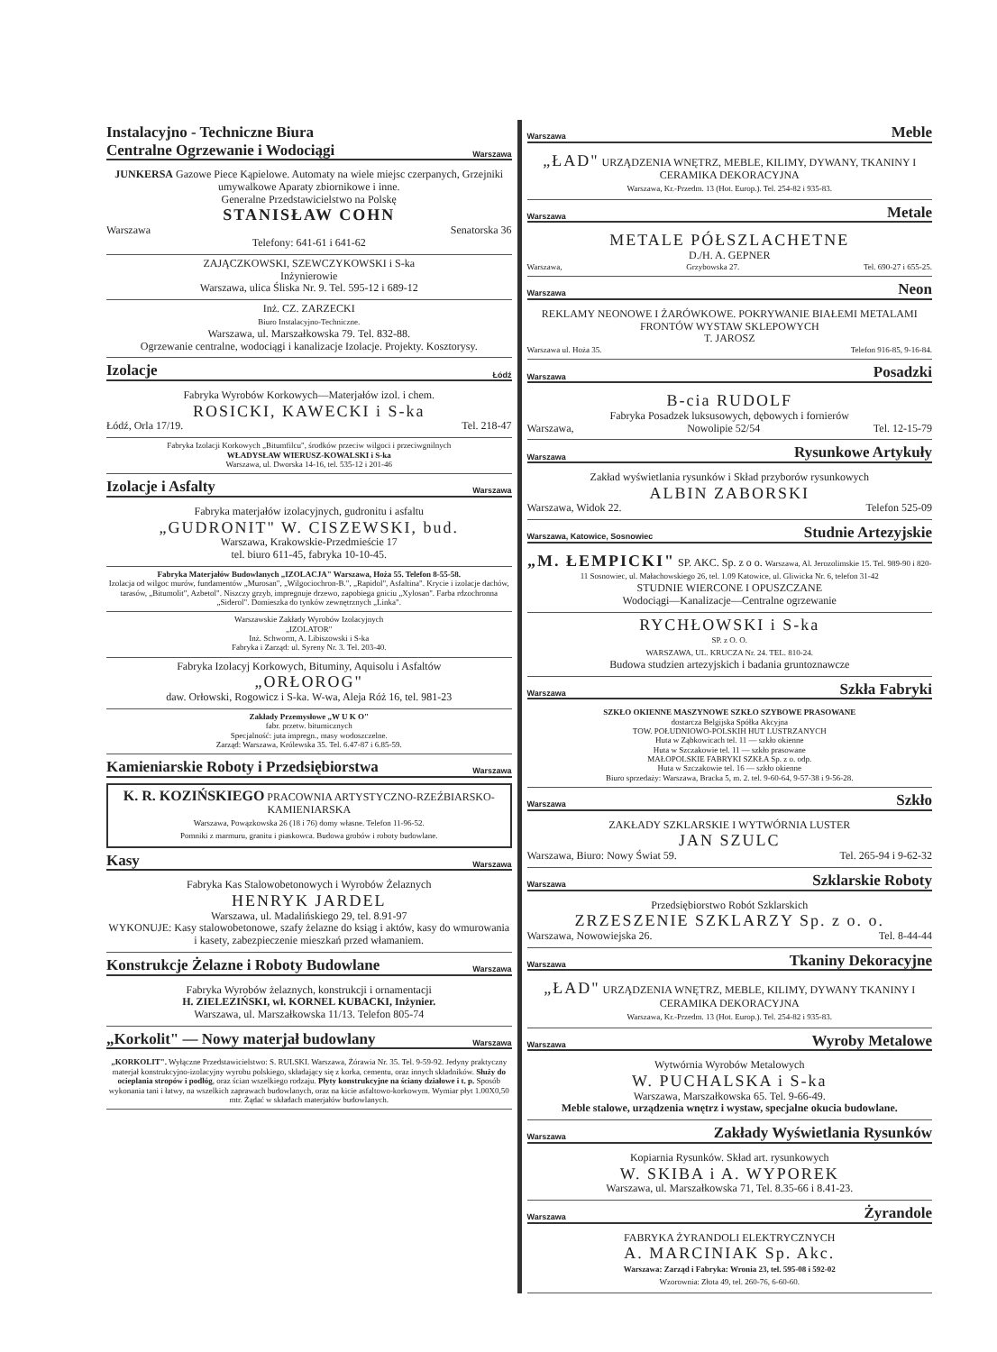Instalacyjno - Techniczne Biura
Centralne Ogrzewanie i Wodociągi Warszawa
JUNKERSA Gazowe Piece Kąpielowe. Automaty na wiele miejsc czerpanych, Grzejniki umywalkowe Aparaty zbiornikowe i inne.
Generalne Przedstawicielstwo na Polskę
STANISŁAW COHN
Warszawa Senatorska 36
Telefony: 641-61 i 641-62
ZAJĄCZKOWSKI, SZEWCZYKOWSKI i S-ka
Inżynierowie
Warszawa, ulica Śliska Nr. 9. Tel. 595-12 i 689-12
Inż. CZ. ZARZECKI
Biuro Instalacyjno-Techniczne.
Warszawa, ul. Marszałkowska 79. Tel. 832-88.
Ogrzewanie centralne, wodociągi i kanalizacje Izolacje. Projekty. Kosztorysy.
Izolacje Łódź
Fabryka Wyrobów Korkowych—Materjałów izol. i chem.
ROSICKI, KAWECKI i S-ka
Łódź, Orla 17/19. Tel. 218-47
Fabryka Izolacji Korkowych „Bitumfilcu", środków przeciw wilgoci i przeciwgnilnych
WŁADYSŁAW WIERUSZ-KOWALSKI i S-ka
Warszawa, ul. Dworska 14-16, tel. 535-12 i 201-46
Izolacje i Asfalty Warszawa
Fabryka materjałów izolacyjnych, gudronitu i asfaltu
„GUDRONIT" W. CISZEWSKI, bud.
Warszawa, Krakowskie-Przedmieście 17
tel. biuro 611-45, fabryka 10-10-45.
Fabryka Materjałów Budowlanych „IZOLACJA" Warszawa, Hoża 55. Telefon 8-55-58.
Izolacja od wilgoc murów, fundamentów „Murosan", „Wilgociochron-B.", „Rapidol", Asfaltina". Krycie i izolacje dachów, tarasów, „Bitumolit", Azbetol". Niszczy grzyb, impregnuje drzewo, zapobiega gniciu „Xylosan". Farba rdzochronna „Siderol". Domieszka do tynków zewnętrznych „Linka".
Warszawskie Zakłady Wyrobów Izolacyjnych
„IZOLATOR"
Inż. Schworm, A. Libiszowski i S-ka
Fabryka i Zarząd: ul. Syreny Nr. 3. Tel. 203-40.
Fabryka Izolacyj Korkowych, Bituminy, Aquisolu i Asfaltów
„ORŁOROG"
daw. Orłowski, Rogowicz i S-ka. W-wa, Aleja Róż 16, tel. 981-23
Zakłady Przemysłowe „W U K O"
fabr. przetw. bitumicznych
Specjalność: juta impregn., masy wodoszczelne.
Zarząd: Warszawa, Królewska 35. Tel. 6.47-87 i 6.85-59.
Kamieniarskie Roboty i Przedsiębiorstwa Warszawa
K. R. KOZIŃSKIEGO PRACOWNIA ARTYSTYCZNO-RZEŹBIARSKO-KAMIENIARSKA
Warszawa, Powązkowska 26 (18 i 76) domy własne. Telefon 11-96-52.
Pomniki z marmuru, granitu i piaskowca. Budowa grobów i roboty budowlane.
Kasy Warszawa
Fabryka Kas Stalowobetonowych i Wyrobów Żelaznych
HENRYK JARDEL
Warszawa, ul. Madalińskiego 29, tel. 8.91-97
WYKONUJE: Kasy stalowobetonowe, szafy żelazne do ksiąg i aktów, kasy do wmurowania i kasety, zabezpieczenie mieszkań przed włamaniem.
Konstrukcje Żelazne i Roboty Budowlane Warszawa
Fabryka Wyrobów żelaznych, konstrukcji i ornamentacji
H. ZIELEZIŃSKI, wł. KORNEL KUBACKI, Inżynier.
Warszawa, ul. Marszałkowska 11/13. Telefon 805-74
„Korkolit" — Nowy materjał budowlany Warszawa
„KORKOLIT". Wyłączne Przedstawicielstwo: S. RULSKI. Warszawa, Żórawia Nr. 35. Tel. 9-59-92. Jedyny praktyczny materjał konstrukcyjno-izolacyjny wyrobu polskiego, składający się z korka, cementu, oraz innych składników. Służy do ocieplania stropów i podłóg, oraz ścian wszelkiego rodzaju. Płyty konstrukcyjne na ściany działowe i t. p. Sposób wykonania tani i łatwy, na wszelkich zaprawach budowlanych, oraz na kicie asfaltowo-korkowym. Wymiar płyt 1.00X0,50 mtr. Żądać w składach materjałów budowlanych.
Warszawa Meble
„ŁAD" URZĄDZENIA WNĘTRZ, MEBLE, KILIMY, DYWANY, TKANINY I CERAMIKA DEKORACYJNA
Warszawa, Kr.-Przedm. 13 (Hot. Europ.). Tel. 254-82 i 935-83.
Warszawa Metale
METALE PÓŁSZLACHETNE
D./H. A. GEPNER
Warszawa, Grzybowska 27. Tel. 690-27 i 655-25.
Warszawa Neon
REKLAMY NEONOWE I ŻARÓWKOWE. POKRYWANIE BIAŁEMI METALAMI FRONTÓW WYSTAW SKLEPOWYCH
T. JAROSZ
Warszawa ul. Hoża 35. Telefon 916-85, 9-16-84.
Warszawa Posadzki
B-cia RUDOLF
Fabryka Posadzek luksusowych, dębowych i fornierów
Warszawa, Nowolipie 52/54 Tel. 12-15-79
Warszawa Rysunkowe Artykuły
Zakład wyświetlania rysunków i Skład przyborów rysunkowych
ALBIN ZABORSKI
Warszawa, Widok 22. Telefon 525-09
Warszawa, Katowice, Sosnowiec Studnie Artezyjskie
„M. ŁEMPICKI" SP. AKC. Sp. z o o. Warszawa, Al. Jerozolimskie 15. Tel. 989-90 i 820-11 Sosnowiec, ul. Małachowskiego 26, tel. 1.09 Katowice, ul. Gliwicka Nr. 6, telefon 31-42
STUDNIE WIERCONE I OPUSZCZANE
Wodociągi—Kanalizacje—Centralne ogrzewanie
RYCHŁOWSKI i S-ka
SP. z O. O.
WARSZAWA, UL. KRUCZA Nr. 24. TEL. 810-24.
Budowa studzien artezyjskich i badania gruntoznawcze
Warszawa Szkła Fabryki
SZKŁO OKIENNE MASZYNOWE SZKŁO SZYBOWE PRASOWANE
dostarcza Belgijska Spółka Akcyjna
TOW. POŁUDNIOWO-POLSKIH HUT LUSTRZANYCH
Huta w Ząbkowicach tel. 11 — szkło okienne
Huta w Szczakowie tel. 11 — szkło prasowane
MAŁOPOLSKIE FABRYKI SZKŁA Sp. z o. odp.
Huta w Szczakowie tel. 16 — szkło okienne
Biuro sprzedaży: Warszawa, Bracka 5, m. 2. tel. 9-60-64, 9-57-38 i 9-56-28.
Warszawa Szkło
ZAKŁADY SZKLARSKIE I WYTWÓRNIA LUSTER
JAN SZULC
Warszawa, Biuro: Nowy Świat 59. Tel. 265-94 i 9-62-32
Warszawa Szklarskie Roboty
Przedsiębiorstwo Robót Szklarskich
ZRZESZENIE SZKLARZY Sp. z o. o.
Warszawa, Nowowiejska 26. Tel. 8-44-44
Warszawa Tkaniny Dekoracyjne
„ŁAD" URZĄDZENIA WNĘTRZ, MEBLE, KILIMY, DYWANY TKANINY I CERAMIKA DEKORACYJNA
Warszawa, Kr.-Przedm. 13 (Hot. Europ.). Tel. 254-82 i 935-83.
Warszawa Wyroby Metalowe
Wytwórnia Wyrobów Metalowych
W. PUCHALSKA i S-ka
Warszawa, Marszałkowska 65. Tel. 9-66-49.
Meble stalowe, urządzenia wnętrz i wystaw, specjalne okucia budowlane.
Warszawa Zakłady Wyświetlania Rysunków
Kopiarnia Rysunków. Skład art. rysunkowych
W. SKIBA i A. WYPOREK
Warszawa, ul. Marszałkowska 71, Tel. 8.35-66 i 8.41-23.
Warszawa Żyrandole
FABRYKA ŻYRANDOLI ELEKTRYCZNYCH
A. MARCINIAK Sp. Akc.
Warszawa: Zarząd i Fabryka: Wronia 23, tel. 595-08 i 592-02
Wzorownia: Złota 49, tel. 260-76, 6-60-60.